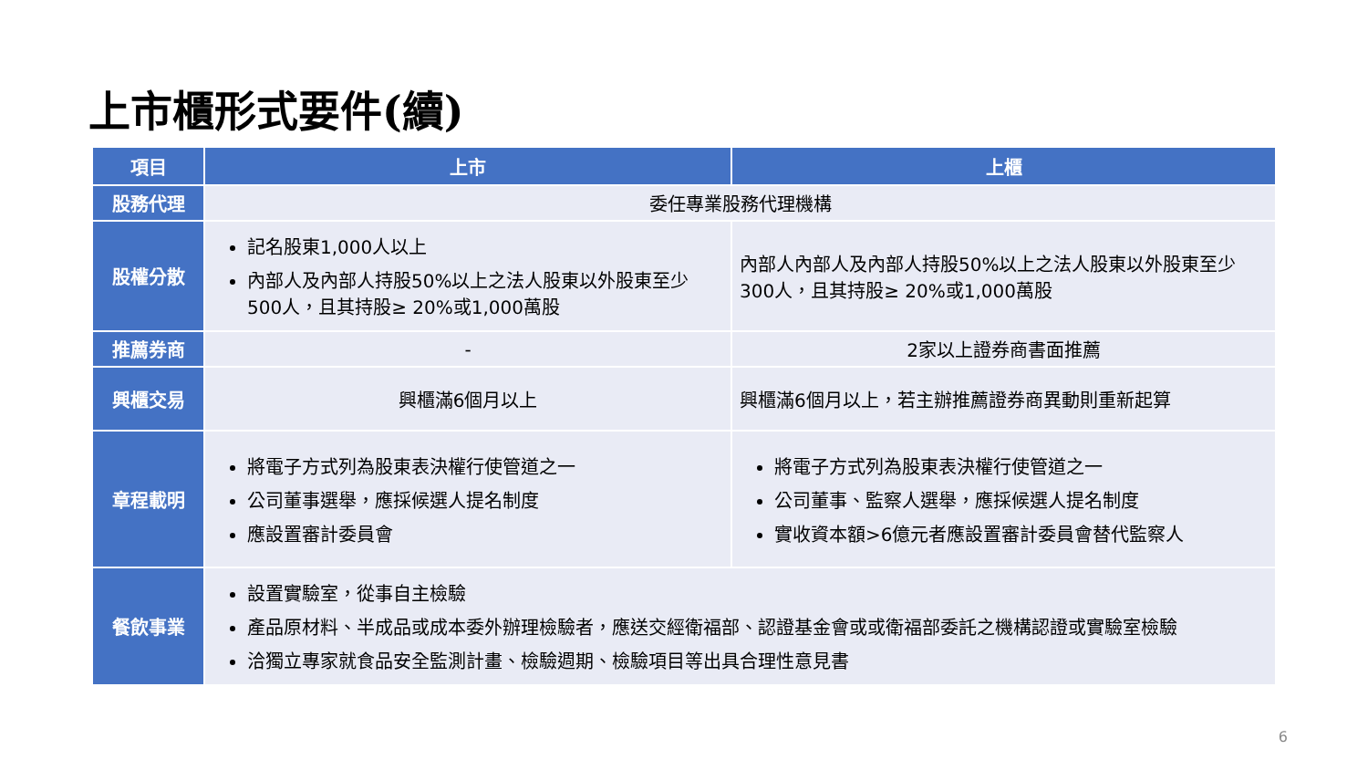上市櫃形式要件(續)
| 項目 | 上市 | 上櫃 |
| --- | --- | --- |
| 股務代理 | 委任專業股務代理機構 | |
| 股權分散 | 記名股東1,000人以上 內部人及內部人持股50%以上之法人股東以外股東至少500人，且其持股≥ 20%或1,000萬股 | 內部人內部人及內部人持股50%以上之法人股東以外股東至少300人，且其持股≥ 20%或1,000萬股 |
| 推薦券商 | - | 2家以上證券商書面推薦 |
| 興櫃交易 | 興櫃滿6個月以上 | 興櫃滿6個月以上，若主辦推薦證券商異動則重新起算 |
| 章程載明 | 將電子方式列為股東表決權行使管道之一 公司董事選舉，應採候選人提名制度 應設置審計委員會 | 將電子方式列為股東表決權行使管道之一 公司董事、監察人選舉，應採候選人提名制度 實收資本額>6億元者應設置審計委員會替代監察人 |
| 餐飲事業 | 設置實驗室，從事自主檢驗 產品原材料、半成品或成本委外辦理檢驗者，應送交經衛福部、認證基金會或或衛福部委託之機構認證或實驗室檢驗 洽獨立專家就食品安全監測計畫、檢驗週期、檢驗項目等出具合理性意見書 | |
6